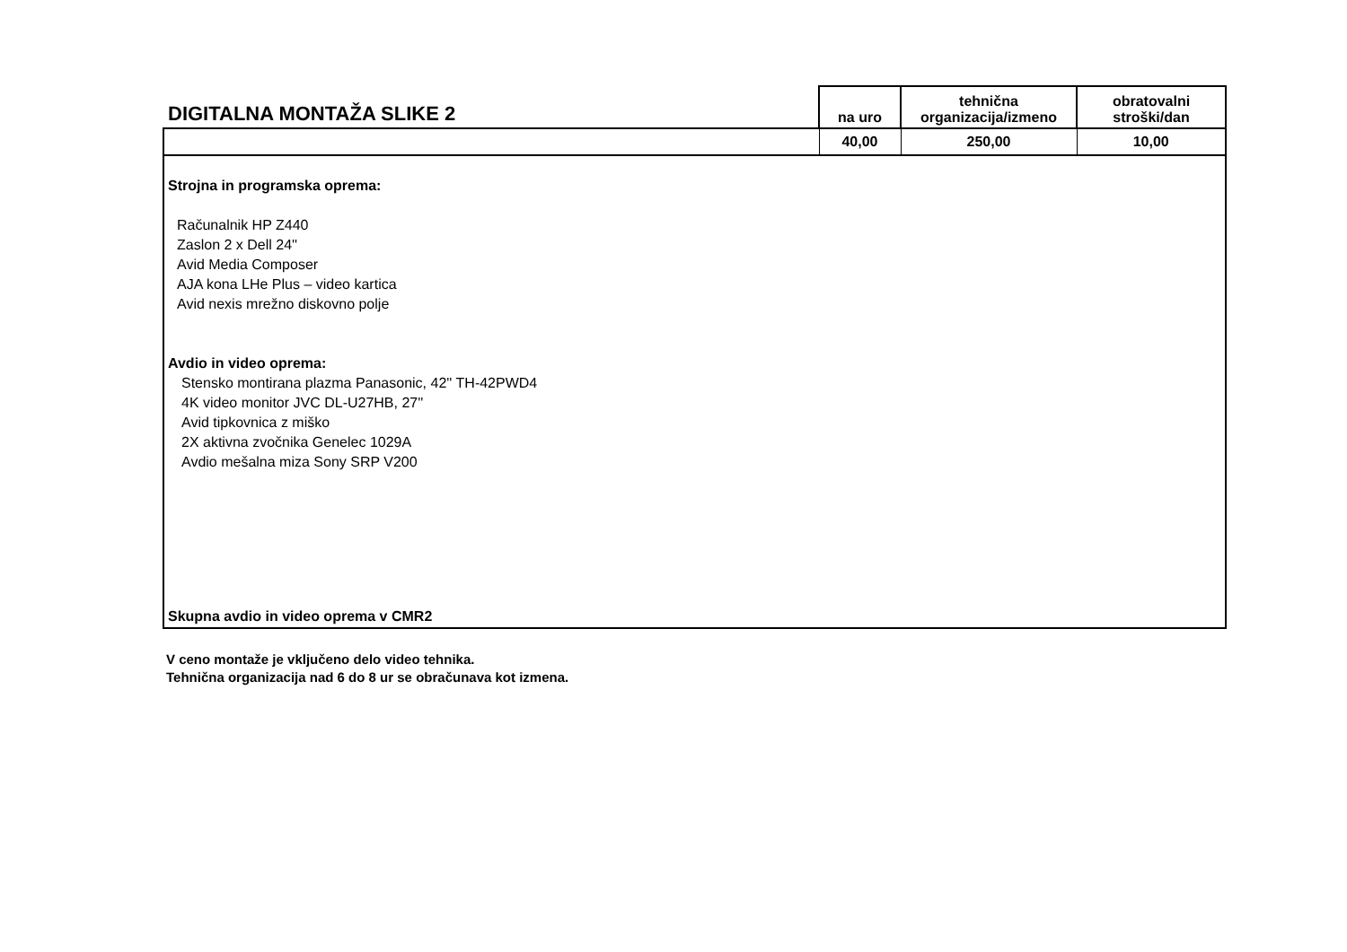| DIGITALNA MONTAŽA SLIKE 2 | na uro | tehnična organizacija/izmeno | obratovalni stroški/dan |
| --- | --- | --- | --- |
| | 40,00 | 250,00 | 10,00 |
| Strojna in programska oprema: Računalnik HP Z440 Zaslon 2 x Dell 24'' Avid Media Composer AJA kona LHe Plus – video kartica Avid nexis mrežno diskovno polje Avdio in video oprema: Stensko montirana plazma Panasonic, 42'' TH-42PWD4 4K video monitor JVC DL-U27HB, 27'' Avid tipkovnica z miško 2X aktivna zvočnika Genelec 1029A Avdio mešalna miza Sony SRP V200 Skupna avdio in video oprema v CMR2 | | | |
V ceno montaže je vključeno delo video tehnika.
Tehnična organizacija nad 6 do 8 ur se obračunava kot izmena.